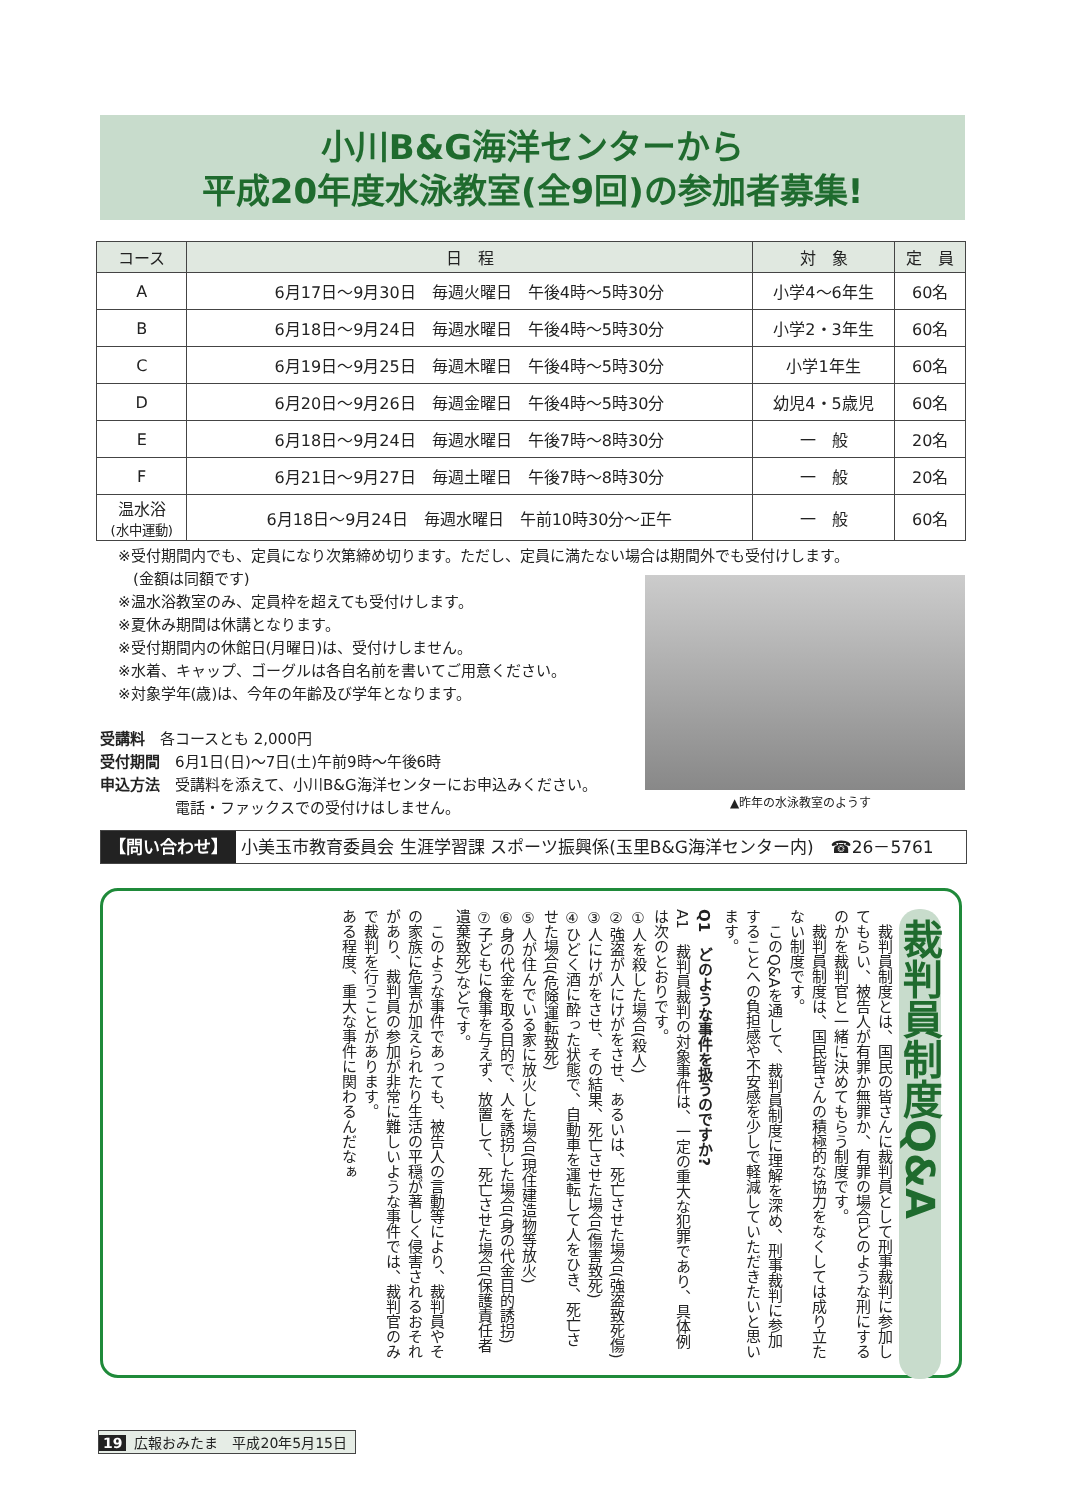小川B&G海洋センターから
平成20年度水泳教室(全9回)の参加者募集!
| コース | 日 程 | 対 象 | 定 員 |
| --- | --- | --- | --- |
| A | 6月17日～9月30日 毎週火曜日 午後4時～5時30分 | 小学4～6年生 | 60名 |
| B | 6月18日～9月24日 毎週水曜日 午後4時～5時30分 | 小学2・3年生 | 60名 |
| C | 6月19日～9月25日 毎週木曜日 午後4時～5時30分 | 小学1年生 | 60名 |
| D | 6月20日～9月26日 毎週金曜日 午後4時～5時30分 | 幼児4・5歳児 | 60名 |
| E | 6月18日～9月24日 毎週水曜日 午後7時～8時30分 | 一 般 | 20名 |
| F | 6月21日～9月27日 毎週土曜日 午後7時～8時30分 | 一 般 | 20名 |
| 温水浴 (水中運動) | 6月18日～9月24日 毎週水曜日 午前10時30分～正午 | 一 般 | 60名 |
※受付期間内でも、定員になり次第締め切ります。ただし、定員に満たない場合は期間外でも受付けします。
　(金額は同額です)
※温水浴教室のみ、定員枠を超えても受付けします。
※夏休み期間は休講となります。
※受付期間内の休館日(月曜日)は、受付けしません。
※水着、キャップ、ゴーグルは各自名前を書いてご用意ください。
※対象学年(歳)は、今年の年齢及び学年となります。
▲昨年の水泳教室のようす
受講料　各コースとも 2,000円
受付期間　6月1日(日)～7日(土)午前9時～午後6時
申込方法　受講料を添えて、小川B&G海洋センターにお申込みください。
　　　　　電話・ファックスでの受付けはしません。
【問い合わせ】 小美玉市教育委員会 生涯学習課 スポーツ振興係(玉里B&G海洋センター内)　☎26－5761
裁判員制度Q&A
　裁判員制度とは、国民の皆さんに裁判員として刑事裁判に参加してもらい、被告人が有罪か無罪か、有罪の場合どのような刑にするのかを裁判官と一緒に決めてもらう制度です。
　裁判員制度は、国民皆さんの積極的な協力をなくしては成り立たない制度です。
　このQ&Aを通して、裁判員制度に理解を深め、刑事裁判に参加することへの負担感や不安感を少しで軽減していただきたいと思います。
Q1　どのような事件を扱うのですか?
A1　裁判員裁判の対象事件は、一定の重大な犯罪であり、具体例は次のとおりです。
①人を殺した場合(殺人)
②強盗が人にけがをさせ、あるいは、死亡させた場合(強盗致死傷)
③人にけがをさせ、その結果、死亡させた場合(傷害致死)
④ひどく酒に酔った状態で、自動車を運転して人をひき、死亡させた場合(危険運転致死)
⑤人が住んでいる家に放火した場合(現住建造物等放火)
⑥身の代金を取る目的で、人を誘拐した場合(身の代金目的誘拐)
⑦子どもに食事を与えず、放置して、死亡させた場合(保護責任者遺棄致死)などです。
　このような事件であっても、被告人の言動等により、裁判員やその家族に危害が加えられたり生活の平穏が著しく侵害されるおそれがあり、裁判員の参加が非常に難しいような事件では、裁判官のみで裁判を行うことがあります。
ある程度、重大な事件に関わるんだなぁ
19 広報おみたま　平成20年5月15日